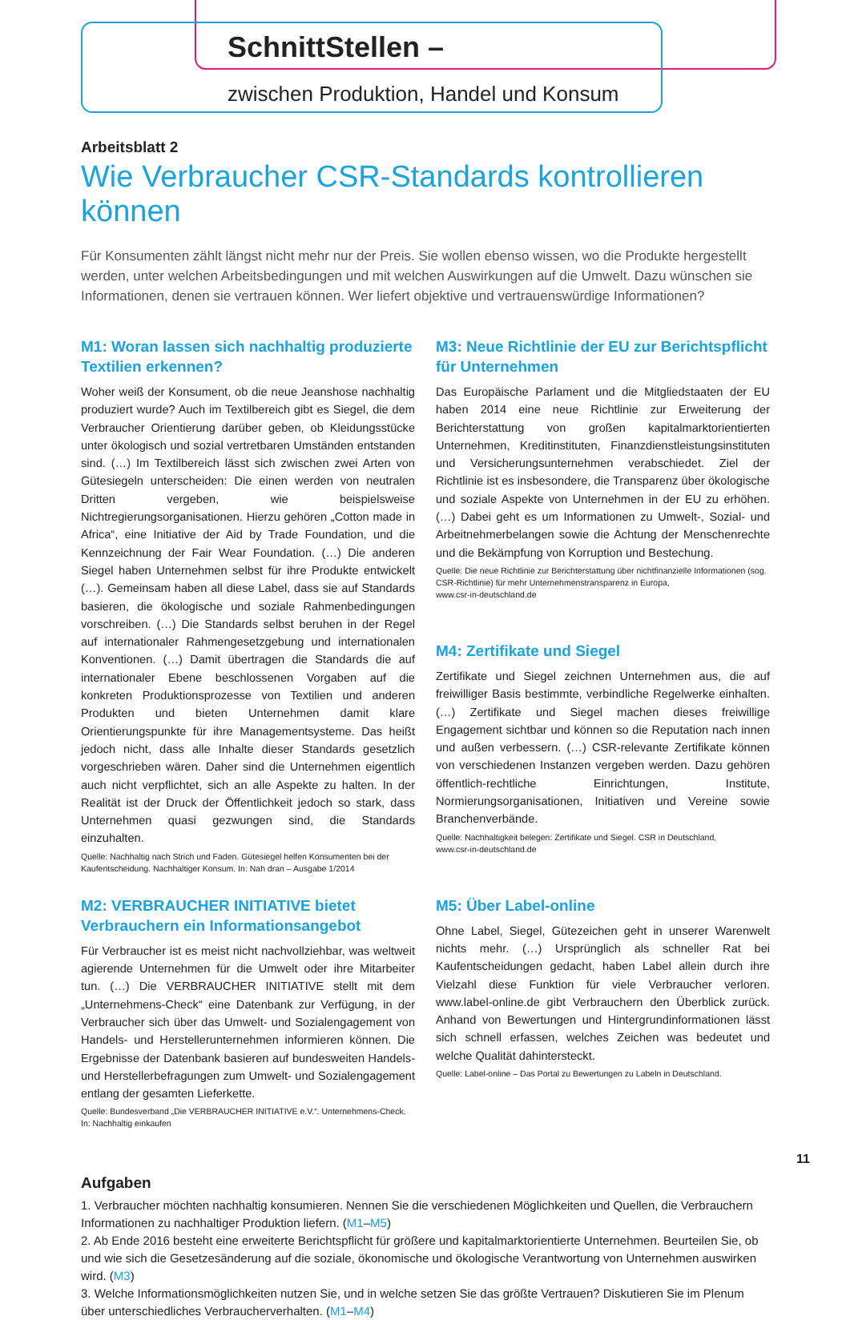SchnittStellen –
zwischen Produktion, Handel und Konsum
Arbeitsblatt 2
Wie Verbraucher CSR-Standards kontrollieren können
Für Konsumenten zählt längst nicht mehr nur der Preis. Sie wollen ebenso wissen, wo die Produkte hergestellt werden, unter welchen Arbeitsbedingungen und mit welchen Auswirkungen auf die Umwelt. Dazu wünschen sie Informationen, denen sie vertrauen können. Wer liefert objektive und vertrauenswürdige Informationen?
M1: Woran lassen sich nachhaltig produzierte Textilien erkennen?
Woher weiß der Konsument, ob die neue Jeanshose nachhaltig produziert wurde? Auch im Textilbereich gibt es Siegel, die dem Verbraucher Orientierung darüber geben, ob Kleidungsstücke unter ökologisch und sozial vertretbaren Umständen entstanden sind. (…) Im Textilbereich lässt sich zwischen zwei Arten von Gütesiegeln unterscheiden: Die einen werden von neutralen Dritten vergeben, wie beispielsweise Nichtregierungsorganisationen. Hierzu gehören „Cotton made in Africa“, eine Initiative der Aid by Trade Foundation, und die Kennzeichnung der Fair Wear Foundation. (…) Die anderen Siegel haben Unternehmen selbst für ihre Produkte entwickelt (…). Gemeinsam haben all diese Label, dass sie auf Standards basieren, die ökologische und soziale Rahmenbedingungen vorschreiben. (…) Die Standards selbst beruhen in der Regel auf internationaler Rahmengesetzgebung und internationalen Konventionen. (…) Damit übertragen die Standards die auf internationaler Ebene beschlossenen Vorgaben auf die konkreten Produktionsprozesse von Textilien und anderen Produkten und bieten Unternehmen damit klare Orientierungspunkte für ihre Managementsysteme. Das heißt jedoch nicht, dass alle Inhalte dieser Standards gesetzlich vorgeschrieben wären. Daher sind die Unternehmen eigentlich auch nicht verpflichtet, sich an alle Aspekte zu halten. In der Realität ist der Druck der Öffentlichkeit jedoch so stark, dass Unternehmen quasi gezwungen sind, die Standards einzuhalten.
Quelle: Nachhaltig nach Strich und Faden. Gütesiegel helfen Konsumenten bei der Kaufentscheidung. Nachhaltiger Konsum. In: Nah dran – Ausgabe 1/2014
M2: VERBRAUCHER INITIATIVE bietet Verbrauchern ein Informationsangebot
Für Verbraucher ist es meist nicht nachvollziehbar, was weltweit agierende Unternehmen für die Umwelt oder ihre Mitarbeiter tun. (…) Die VERBRAUCHER INITIATIVE stellt mit dem „Unternehmens-Check“ eine Datenbank zur Verfügung, in der Verbraucher sich über das Umwelt- und Sozialengagement von Handels- und Herstellerunternehmen informieren können. Die Ergebnisse der Datenbank basieren auf bundesweiten Handels- und Herstellerbefragungen zum Umwelt- und Sozialengagement entlang der gesamten Lieferkette.
Quelle: Bundesverband „Die VERBRAUCHER INITIATIVE e.V.“. Unternehmens-Check.
In: Nachhaltig einkaufen
M3: Neue Richtlinie der EU zur Berichtspflicht für Unternehmen
Das Europäische Parlament und die Mitgliedstaaten der EU haben 2014 eine neue Richtlinie zur Erweiterung der Berichterstattung von großen kapitalmarktorientierten Unternehmen, Kreditinstituten, Finanzdienstleistungsinstituten und Versicherungsunternehmen verabschiedet. Ziel der Richtlinie ist es insbesondere, die Transparenz über ökologische und soziale Aspekte von Unternehmen in der EU zu erhöhen. (…) Dabei geht es um Informationen zu Umwelt-, Sozial- und Arbeitnehmerbelangen sowie die Achtung der Menschenrechte und die Bekämpfung von Korruption und Bestechung.
Quelle: Die neue Richtlinie zur Berichterstattung über nichtfinanzielle Informationen (sog. CSR-Richtlinie) für mehr Unternehmenstransparenz in Europa,
www.csr-in-deutschland.de
M4: Zertifikate und Siegel
Zertifikate und Siegel zeichnen Unternehmen aus, die auf freiwilliger Basis bestimmte, verbindliche Regelwerke einhalten. (…) Zertifikate und Siegel machen dieses freiwillige Engagement sichtbar und können so die Reputation nach innen und außen verbessern. (…) CSR-relevante Zertifikate können von verschiedenen Instanzen vergeben werden. Dazu gehören öffentlich-rechtliche Einrichtungen, Institute, Normierungsorganisationen, Initiativen und Vereine sowie Branchenverbände.
Quelle: Nachhaltigkeit belegen: Zertifikate und Siegel. CSR in Deutschland,
www.csr-in-deutschland.de
M5: Über Label-online
Ohne Label, Siegel, Gütezeichen geht in unserer Warenwelt nichts mehr. (…) Ursprünglich als schneller Rat bei Kaufentscheidungen gedacht, haben Label allein durch ihre Vielzahl diese Funktion für viele Verbraucher verloren. www.label-online.de gibt Verbrauchern den Überblick zurück. Anhand von Bewertungen und Hintergrundinformationen lässt sich schnell erfassen, welches Zeichen was bedeutet und welche Qualität dahintersteckt.
Quelle: Label-online – Das Portal zu Bewertungen zu Labeln in Deutschland.
Aufgaben
1. Verbraucher möchten nachhaltig konsumieren. Nennen Sie die verschiedenen Möglichkeiten und Quellen, die Verbrauchern Informationen zu nachhaltiger Produktion liefern. (M1–M5)
2. Ab Ende 2016 besteht eine erweiterte Berichtspflicht für größere und kapitalmarktorientierte Unternehmen. Beurteilen Sie, ob und wie sich die Gesetzesänderung auf die soziale, ökonomische und ökologische Verantwortung von Unternehmen auswirken wird. (M3)
3. Welche Informationsmöglichkeiten nutzen Sie, und in welche setzen Sie das größte Vertrauen? Diskutieren Sie im Plenum über unterschiedliches Verbraucherverhalten. (M1–M4)
11